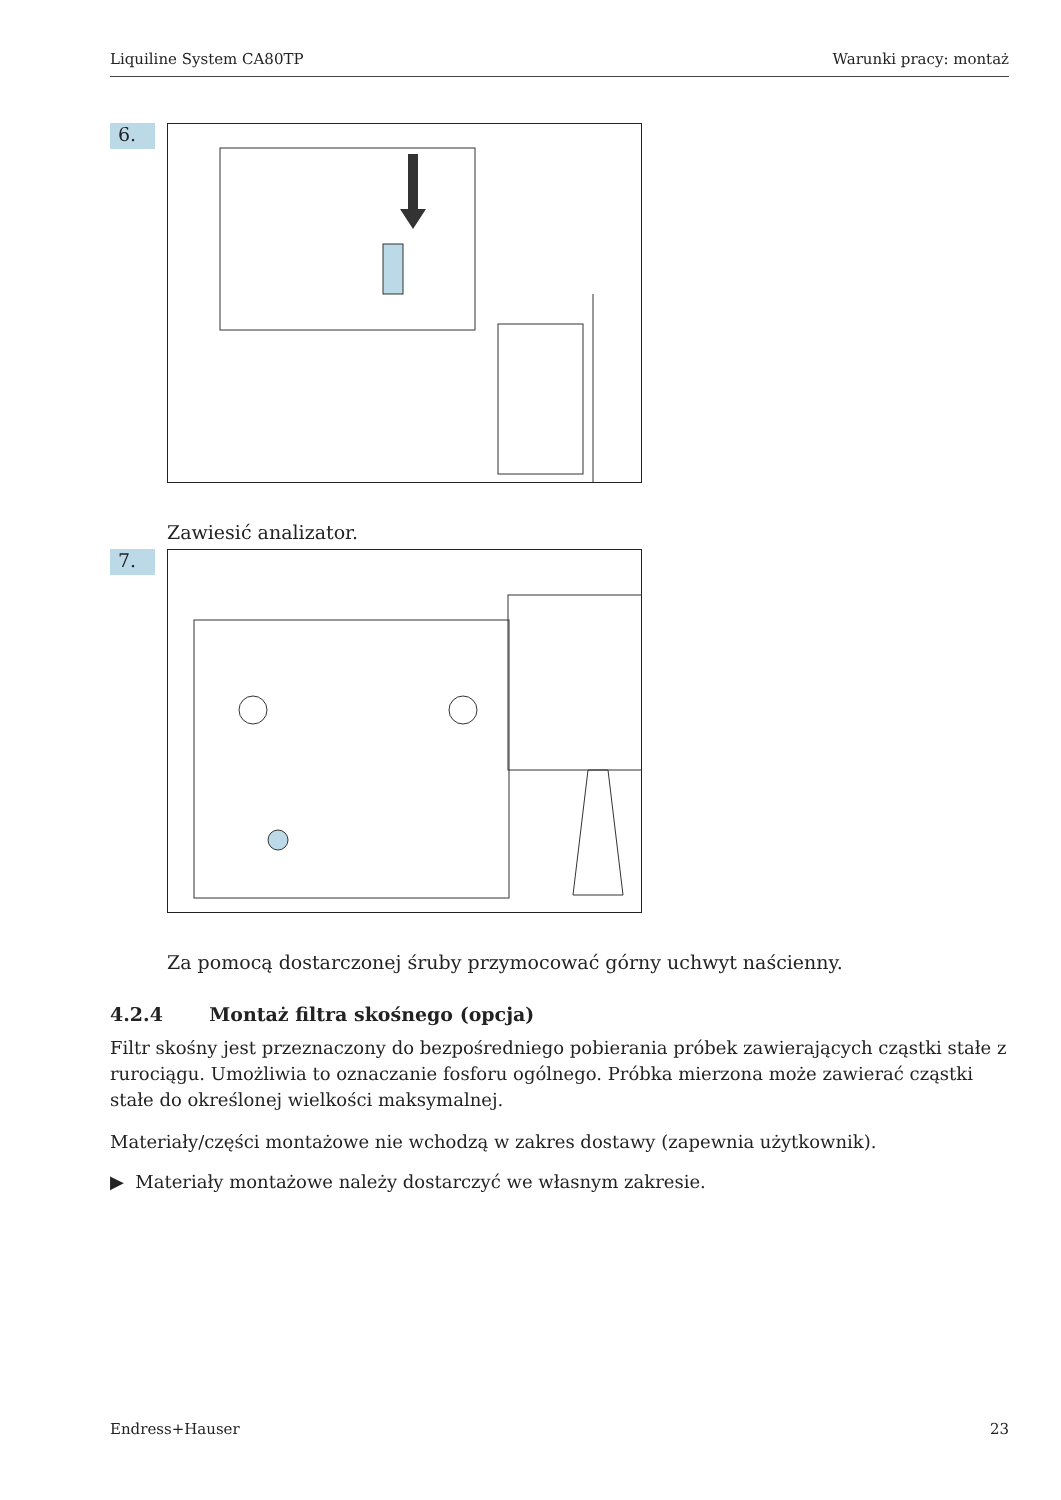Liquiline System CA80TP Warunki pracy: montaż
6.
Zawiesić analizator.
7.
Za pomocą dostarczonej śruby przymocować górny uchwyt naścienny.
4.2.4 Montaż filtra skośnego (opcja)
Filtr skośny jest przeznaczony do bezpośredniego pobierania próbek zawierających cząstki stałe z rurociągu. Umożliwia to oznaczanie fosforu ogólnego. Próbka mierzona może zawierać cząstki stałe do określonej wielkości maksymalnej.
Materiały/części montażowe nie wchodzą w zakres dostawy (zapewnia użytkownik).
▶ Materiały montażowe należy dostarczyć we własnym zakresie.
Endress+Hauser 23